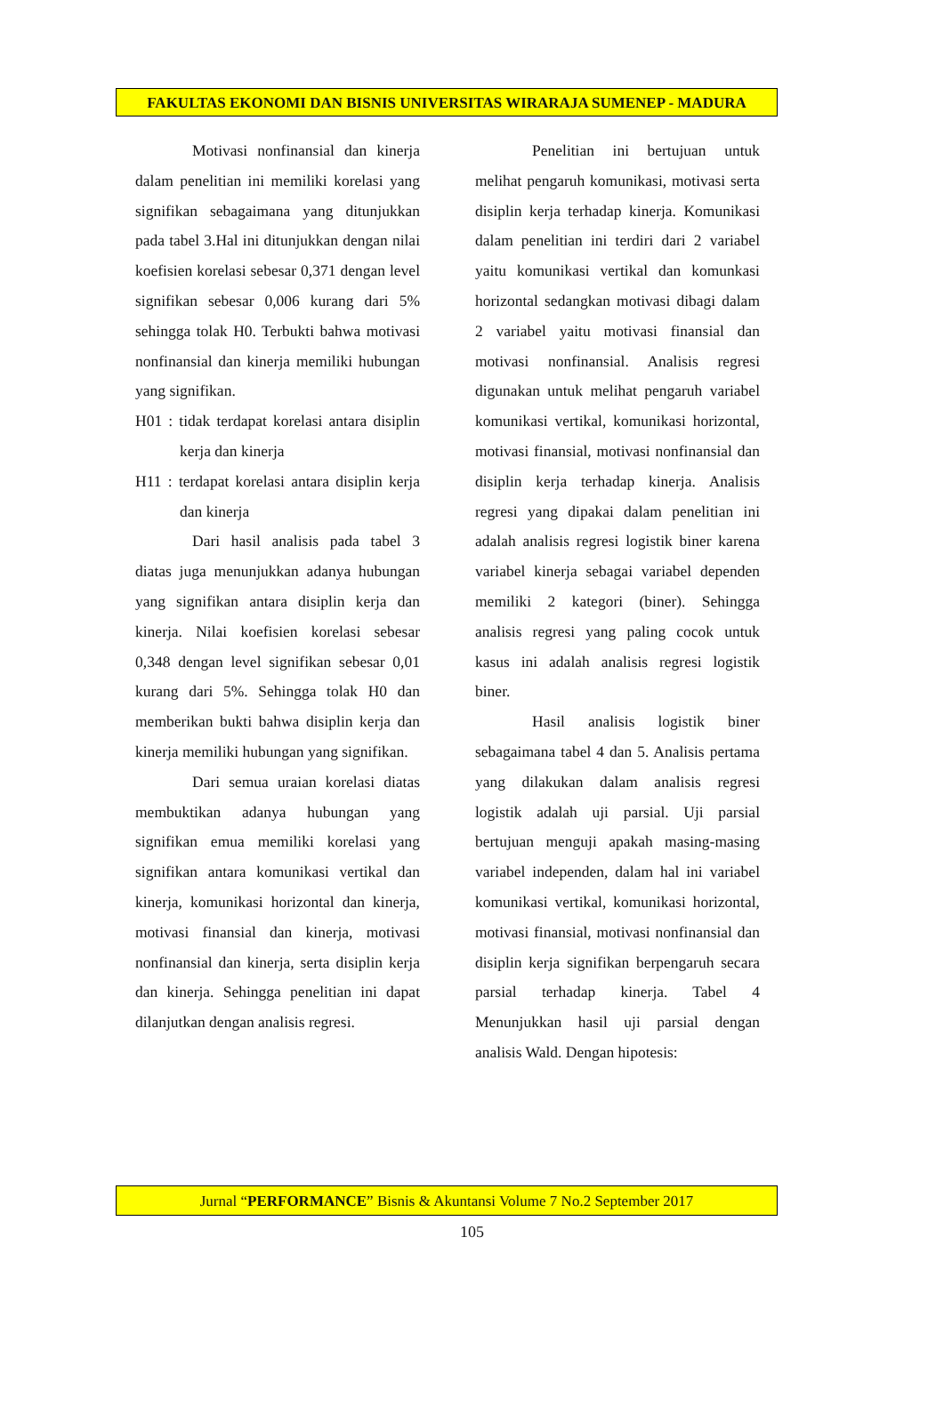FAKULTAS EKONOMI DAN BISNIS UNIVERSITAS WIRARAJA SUMENEP - MADURA
Motivasi nonfinansial dan kinerja dalam penelitian ini memiliki korelasi yang signifikan sebagaimana yang ditunjukkan pada tabel 3.Hal ini ditunjukkan dengan nilai koefisien korelasi sebesar 0,371 dengan level signifikan sebesar 0,006 kurang dari 5% sehingga tolak H0. Terbukti bahwa motivasi nonfinansial dan kinerja memiliki hubungan yang signifikan.
H01 : tidak terdapat korelasi antara disiplin kerja dan kinerja
H11 : terdapat korelasi antara disiplin kerja dan kinerja
Dari hasil analisis pada tabel 3 diatas juga menunjukkan adanya hubungan yang signifikan antara disiplin kerja dan kinerja. Nilai koefisien korelasi sebesar 0,348 dengan level signifikan sebesar 0,01 kurang dari 5%. Sehingga tolak H0 dan memberikan bukti bahwa disiplin kerja dan kinerja memiliki hubungan yang signifikan.
Dari semua uraian korelasi diatas membuktikan adanya hubungan yang signifikan emua memiliki korelasi yang signifikan antara komunikasi vertikal dan kinerja, komunikasi horizontal dan kinerja, motivasi finansial dan kinerja, motivasi nonfinansial dan kinerja, serta disiplin kerja dan kinerja. Sehingga penelitian ini dapat dilanjutkan dengan analisis regresi.
Penelitian ini bertujuan untuk melihat pengaruh komunikasi, motivasi serta disiplin kerja terhadap kinerja. Komunikasi dalam penelitian ini terdiri dari 2 variabel yaitu komunikasi vertikal dan komunkasi horizontal sedangkan motivasi dibagi dalam 2 variabel yaitu motivasi finansial dan motivasi nonfinansial. Analisis regresi digunakan untuk melihat pengaruh variabel komunikasi vertikal, komunikasi horizontal, motivasi finansial, motivasi nonfinansial dan disiplin kerja terhadap kinerja. Analisis regresi yang dipakai dalam penelitian ini adalah analisis regresi logistik biner karena variabel kinerja sebagai variabel dependen memiliki 2 kategori (biner). Sehingga analisis regresi yang paling cocok untuk kasus ini adalah analisis regresi logistik biner.
Hasil analisis logistik biner sebagaimana tabel 4 dan 5. Analisis pertama yang dilakukan dalam analisis regresi logistik adalah uji parsial. Uji parsial bertujuan menguji apakah masing-masing variabel independen, dalam hal ini variabel komunikasi vertikal, komunikasi horizontal, motivasi finansial, motivasi nonfinansial dan disiplin kerja signifikan berpengaruh secara parsial terhadap kinerja. Tabel 4 Menunjukkan hasil uji parsial dengan analisis Wald. Dengan hipotesis:
Jurnal “PERFORMANCE” Bisnis & Akuntansi Volume 7 No.2 September 2017
105